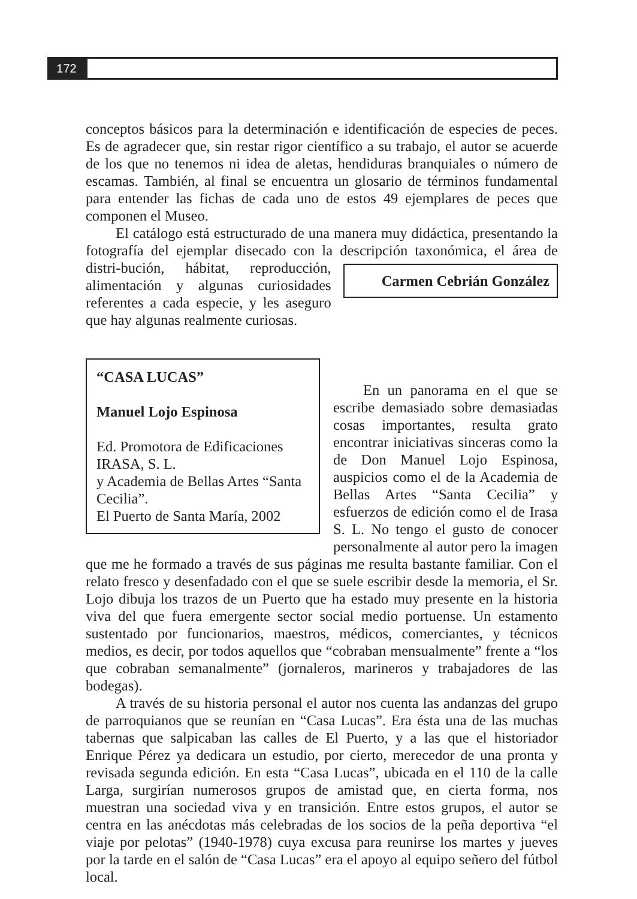172
conceptos básicos para la determinación e identificación de especies de peces. Es de agradecer que, sin restar rigor científico a su trabajo, el autor se acuerde de los que no tenemos ni idea de aletas, hendiduras branquiales o número de escamas. También, al final se encuentra un glosario de términos fundamental para entender las fichas de cada uno de estos 49 ejemplares de peces que componen el Museo.
El catálogo está estructurado de una manera muy didáctica, presentando la fotografía del ejemplar disecado con la descripción taxonómica, el área de distri- Carmen Cebrián González bución, hábitat, reproducción, alimentación y algunas curiosidades referentes a cada especie, y les aseguro que hay algunas realmente curiosas.
“CASA LUCAS”
Manuel Lojo Espinosa
Ed. Promotora de Edificaciones IRASA, S. L.
y Academia de Bellas Artes “Santa Cecilia”.
El Puerto de Santa María, 2002
En un panorama en el que se escribe demasiado sobre demasiadas cosas importantes, resulta grato encontrar iniciativas sinceras como la de Don Manuel Lojo Espinosa, auspicios como el de la Academia de Bellas Artes “Santa Cecilia” y esfuerzos de edición como el de Irasa S. L. No tengo el gusto de conocer personalmente al autor pero la imagen que me he formado a través de sus páginas me resulta bastante familiar. Con el relato fresco y desenfadado con el que se suele escribir desde la memoria, el Sr. Lojo dibuja los trazos de un Puerto que ha estado muy presente en la historia viva del que fuera emergente sector social medio portuense. Un estamento sustentado por funcionarios, maestros, médicos, comerciantes, y técnicos medios, es decir, por todos aquellos que “cobraban mensualmente” frente a “los que cobraban semanalmente” (jornaleros, marineros y trabajadores de las bodegas).
A través de su historia personal el autor nos cuenta las andanzas del grupo de parroquianos que se reunían en “Casa Lucas”. Era ésta una de las muchas tabernas que salpicaban las calles de El Puerto, y a las que el historiador Enrique Pérez ya dedicara un estudio, por cierto, merecedor de una pronta y revisada segunda edición. En esta “Casa Lucas”, ubicada en el 110 de la calle Larga, surgirían numerosos grupos de amistad que, en cierta forma, nos muestran una sociedad viva y en transición. Entre estos grupos, el autor se centra en las anécdotas más celebradas de los socios de la peña deportiva “el viaje por pelotas” (1940-1978) cuya excusa para reunirse los martes y jueves por la tarde en el salón de “Casa Lucas” era el apoyo al equipo señero del fútbol local.